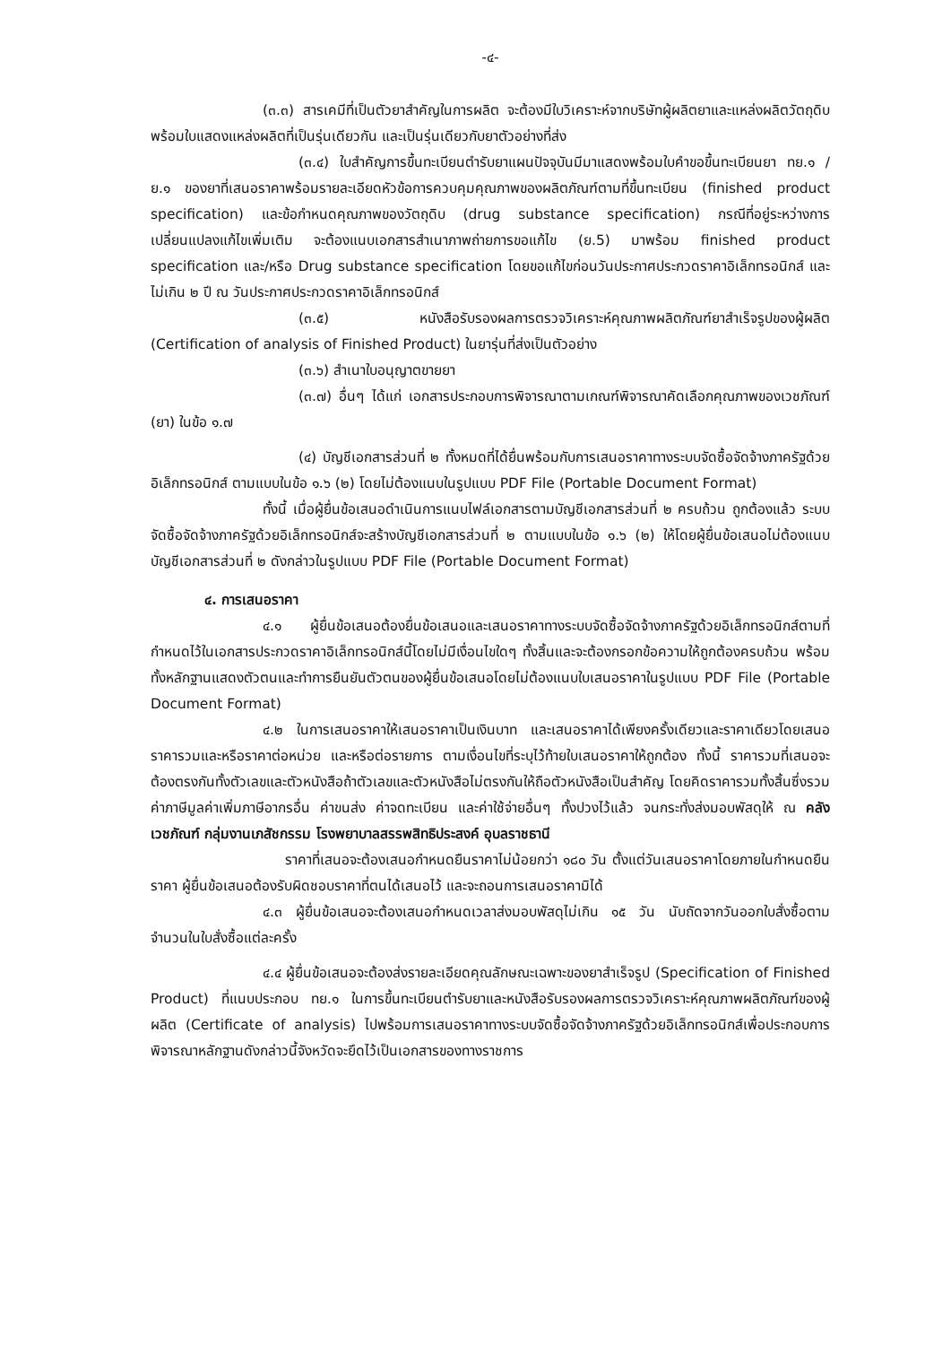-๔-
(๓.๓) สารเคมีที่เป็นตัวยาสำคัญในการผลิต จะต้องมีใบวิเคราะห์จากบริษัทผู้ผลิตยาและแหล่งผลิตวัตถุดิบพร้อมใบแสดงแหล่งผลิตที่เป็นรุ่นเดียวกัน และเป็นรุ่นเดียวกับยาตัวอย่างที่ส่ง
(๓.๔) ใบสำคัญการขึ้นทะเบียนตำรับยาแผนปัจจุบันมีมาแสดงพร้อมใบคำขอขึ้นทะเบียนยา ทย.๑ / ย.๑ ของยาที่เสนอราคาพร้อมรายละเอียดหัวข้อการควบคุมคุณภาพของผลิตภัณฑ์ตามที่ขึ้นทะเบียน (finished product specification) และข้อกำหนดคุณภาพของวัตถุดิบ (drug substance specification) กรณีที่อยู่ระหว่างการเปลี่ยนแปลงแก้ไขเพิ่มเติม จะต้องแนบเอกสารสำเนาภาพถ่ายการขอแก้ไข (ย.5) มาพร้อม finished product specification และ/หรือ Drug substance specification โดยขอแก้ไขก่อนวันประกาศประกวดราคาอิเล็กทรอนิกส์ และไม่เกิน ๒ ปี ณ วันประกาศประกวดราคาอิเล็กทรอนิกส์
(๓.๕) หนังสือรับรองผลการตรวจวิเคราะห์คุณภาพผลิตภัณฑ์ยาสำเร็จรูปของผู้ผลิต (Certification of analysis of Finished Product) ในยารุ่นที่ส่งเป็นตัวอย่าง
(๓.๖) สำเนาใบอนุญาตขายยา
(๓.๗) อื่นๆ ได้แก่ เอกสารประกอบการพิจารณาตามเกณฑ์พิจารณาคัดเลือกคุณภาพของเวชภัณฑ์ (ยา) ในข้อ ๑.๗
(๔) บัญชีเอกสารส่วนที่ ๒ ทั้งหมดที่ได้ยื่นพร้อมกับการเสนอราคาทางระบบจัดซื้อจัดจ้างภาครัฐด้วยอิเล็กทรอนิกส์ ตามแบบในข้อ ๑.๖ (๒) โดยไม่ต้องแนบในรูปแบบ PDF File (Portable Document Format)
ทั้งนี้ เมื่อผู้ยื่นข้อเสนอดำเนินการแนบไฟล์เอกสารตามบัญชีเอกสารส่วนที่ ๒ ครบถ้วน ถูกต้องแล้ว ระบบจัดซื้อจัดจ้างภาครัฐด้วยอิเล็กทรอนิกส์จะสร้างบัญชีเอกสารส่วนที่ ๒ ตามแบบในข้อ ๑.๖ (๒) ให้โดยผู้ยื่นข้อเสนอไม่ต้องแนบบัญชีเอกสารส่วนที่ ๒ ดังกล่าวในรูปแบบ PDF File (Portable Document Format)
๔. การเสนอราคา
๔.๑ ผู้ยื่นข้อเสนอต้องยื่นข้อเสนอและเสนอราคาทางระบบจัดซื้อจัดจ้างภาครัฐด้วยอิเล็กทรอนิกส์ตามที่กำหนดไว้ในเอกสารประกวดราคาอิเล็กทรอนิกส์นี้โดยไม่มีเงื่อนไขใดๆ ทั้งสิ้นและจะต้องกรอกข้อความให้ถูกต้องครบถ้วน พร้อมทั้งหลักฐานแสดงตัวตนและทำการยืนยันตัวตนของผู้ยื่นข้อเสนอโดยไม่ต้องแนบใบเสนอราคาในรูปแบบ PDF File (Portable Document Format)
๔.๒ ในการเสนอราคาให้เสนอราคาเป็นเงินบาท และเสนอราคาได้เพียงครั้งเดียวและราคาเดียวโดยเสนอราคารวมและหรือราคาต่อหน่วย และหรือต่อรายการ ตามเงื่อนไขที่ระบุไว้ท้ายใบเสนอราคาให้ถูกต้อง ทั้งนี้ ราคารวมที่เสนอจะต้องตรงกันทั้งตัวเลขและตัวหนังสือถ้าตัวเลขและตัวหนังสือไม่ตรงกันให้ถือตัวหนังสือเป็นสำคัญ โดยคิดราคารวมทั้งสิ้นซึ่งรวมค่าภาษีมูลค่าเพิ่มภาษีอากรอื่น ค่าขนส่ง ค่าจดทะเบียน และค่าใช้จ่ายอื่นๆ ทั้งปวงไว้แล้ว จนกระทั่งส่งมอบพัสดุให้ ณ คลังเวชภัณฑ์ กลุ่มงานเภสัชกรรม โรงพยาบาลสรรพสิทธิประสงค์ อุบลราชธานี
ราคาที่เสนอจะต้องเสนอกำหนดยืนราคาไม่น้อยกว่า ๑๘๐ วัน ตั้งแต่วันเสนอราคาโดยภายในกำหนดยืนราคา ผู้ยื่นข้อเสนอต้องรับผิดชอบราคาที่ตนได้เสนอไว้ และจะถอนการเสนอราคามิได้
๔.๓ ผู้ยื่นข้อเสนอจะต้องเสนอกำหนดเวลาส่งมอบพัสดุไม่เกิน ๑๕ วัน นับถัดจากวันออกใบสั่งซื้อตามจำนวนในใบสั่งซื้อแต่ละครั้ง
๔.๔ ผู้ยื่นข้อเสนอจะต้องส่งรายละเอียดคุณลักษณะเฉพาะของยาสำเร็จรูป (Specification of Finished Product) ที่แนบประกอบ ทย.๑ ในการขึ้นทะเบียนตำรับยาและหนังสือรับรองผลการตรวจวิเคราะห์คุณภาพผลิตภัณฑ์ของผู้ผลิต (Certificate of analysis) ไปพร้อมการเสนอราคาทางระบบจัดซื้อจัดจ้างภาครัฐด้วยอิเล็กทรอนิกส์เพื่อประกอบการพิจารณาหลักฐานดังกล่าวนี้จังหวัดจะยึดไว้เป็นเอกสารของทางราชการ